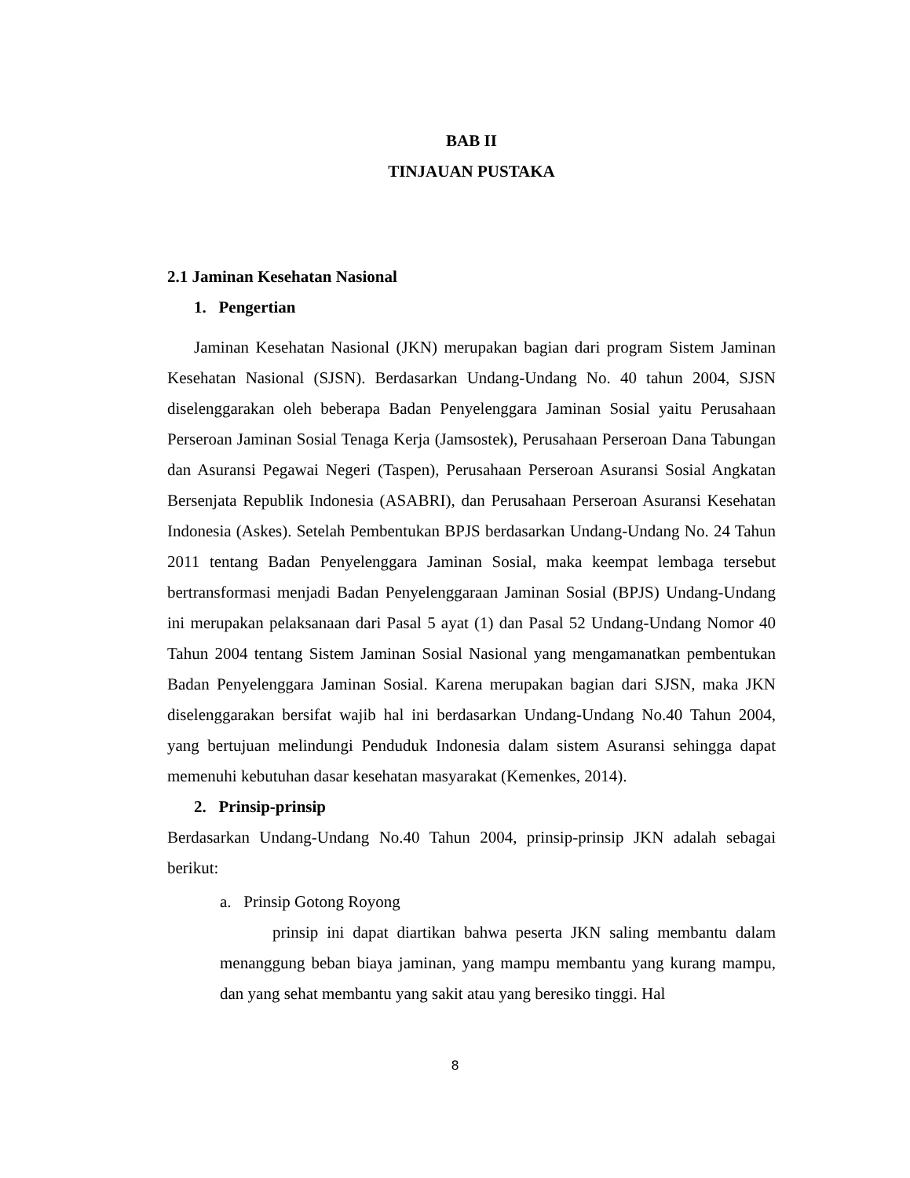BAB II
TINJAUAN PUSTAKA
2.1 Jaminan Kesehatan Nasional
1. Pengertian
Jaminan Kesehatan Nasional (JKN) merupakan bagian dari program Sistem Jaminan Kesehatan Nasional (SJSN). Berdasarkan Undang-Undang No. 40 tahun 2004, SJSN diselenggarakan oleh beberapa Badan Penyelenggara Jaminan Sosial yaitu Perusahaan Perseroan Jaminan Sosial Tenaga Kerja (Jamsostek), Perusahaan Perseroan Dana Tabungan dan Asuransi Pegawai Negeri (Taspen), Perusahaan Perseroan Asuransi Sosial Angkatan Bersenjata Republik Indonesia (ASABRI), dan Perusahaan Perseroan Asuransi Kesehatan Indonesia (Askes). Setelah Pembentukan BPJS berdasarkan Undang-Undang No. 24 Tahun 2011 tentang Badan Penyelenggara Jaminan Sosial, maka keempat lembaga tersebut bertransformasi menjadi Badan Penyelenggaraan Jaminan Sosial (BPJS) Undang-Undang ini merupakan pelaksanaan dari Pasal 5 ayat (1) dan Pasal 52 Undang-Undang Nomor 40 Tahun 2004 tentang Sistem Jaminan Sosial Nasional yang mengamanatkan pembentukan Badan Penyelenggara Jaminan Sosial. Karena merupakan bagian dari SJSN, maka JKN diselenggarakan bersifat wajib hal ini berdasarkan Undang-Undang No.40 Tahun 2004, yang bertujuan melindungi Penduduk Indonesia dalam sistem Asuransi sehingga dapat memenuhi kebutuhan dasar kesehatan masyarakat (Kemenkes, 2014).
2. Prinsip-prinsip
Berdasarkan Undang-Undang No.40 Tahun 2004, prinsip-prinsip JKN adalah sebagai berikut:
a. Prinsip Gotong Royong
prinsip ini dapat diartikan bahwa peserta JKN saling membantu dalam menanggung beban biaya jaminan, yang mampu membantu yang kurang mampu, dan yang sehat membantu yang sakit atau yang beresiko tinggi. Hal
8